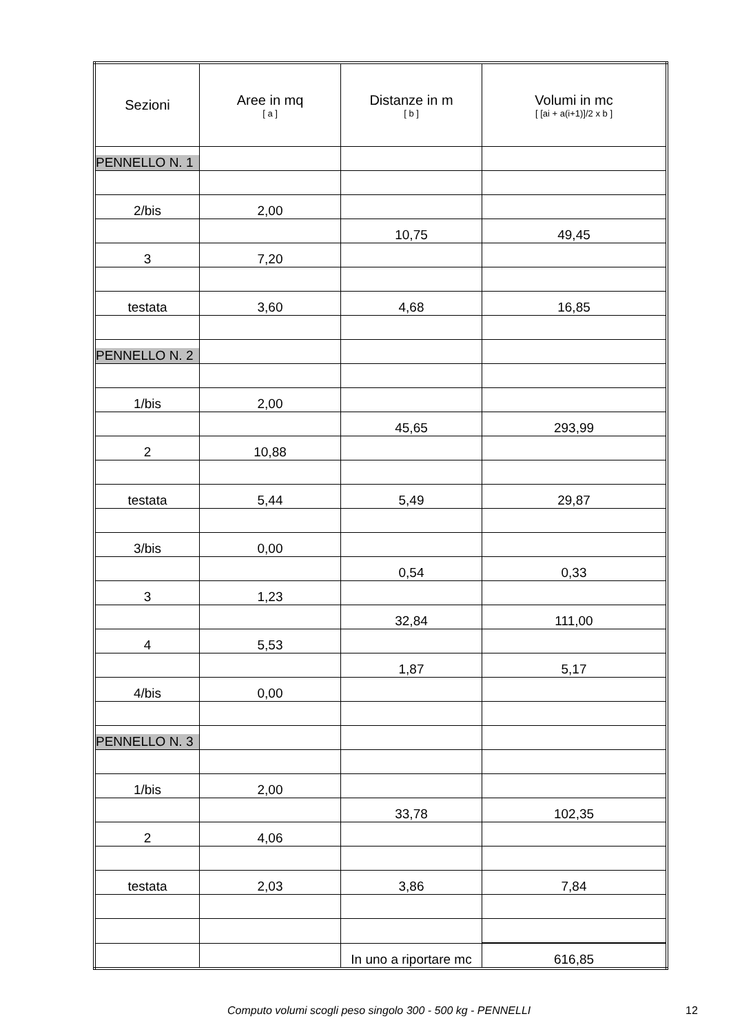| Sezioni | Aree in mq [ a ] | Distanze in m [ b ] | Volumi in mc [ [ai + a(i+1)]/2 x b ] |
| --- | --- | --- | --- |
| PENNELLO N. 1 | | | |
| 2/bis | 2,00 | | |
| | | 10,75 | 49,45 |
| 3 | 7,20 | | |
| testata | 3,60 | 4,68 | 16,85 |
| PENNELLO N. 2 | | | |
| 1/bis | 2,00 | | |
| | | 45,65 | 293,99 |
| 2 | 10,88 | | |
| testata | 5,44 | 5,49 | 29,87 |
| 3/bis | 0,00 | | |
| | | 0,54 | 0,33 |
| 3 | 1,23 | | |
| | | 32,84 | 111,00 |
| 4 | 5,53 | | |
| | | 1,87 | 5,17 |
| 4/bis | 0,00 | | |
| PENNELLO N. 3 | | | |
| 1/bis | 2,00 | | |
| | | 33,78 | 102,35 |
| 2 | 4,06 | | |
| testata | 2,03 | 3,86 | 7,84 |
| | | In uno a riportare mc | 616,85 |
Computo volumi scogli peso singolo 300 - 500 kg - PENNELLI 12